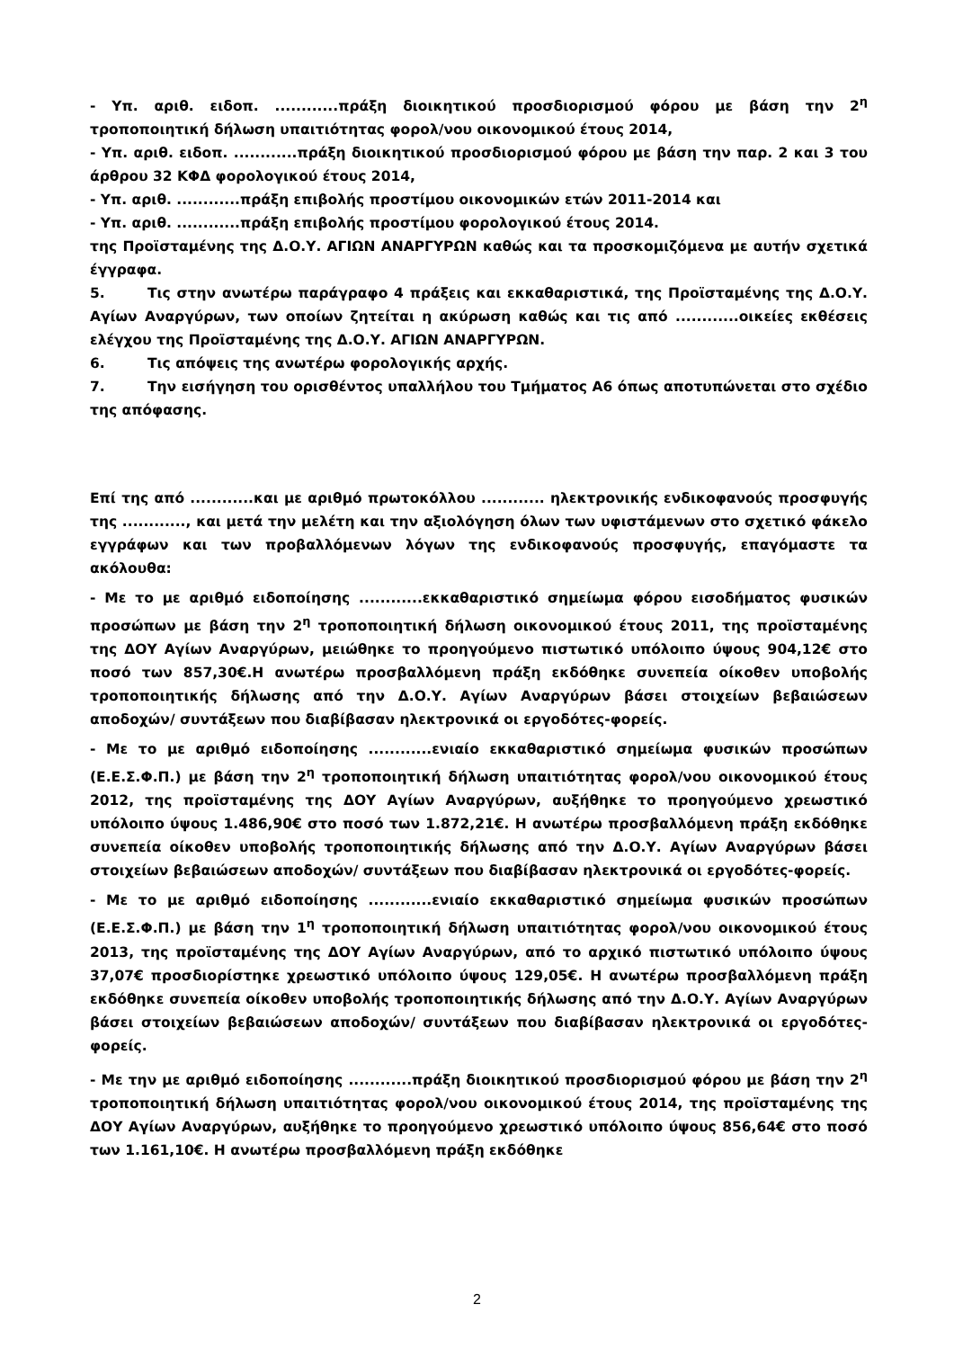- Υπ. αριθ. ειδοπ. ............πράξη διοικητικού προσδιορισμού φόρου με βάση την 2<sup>η</sup> τροποποιητική δήλωση υπαιτιότητας φορολ/νου οικονομικού έτους 2014,
- Υπ. αριθ. ειδοπ. ............πράξη διοικητικού προσδιορισμού φόρου με βάση την παρ. 2 και 3 του άρθρου 32 ΚΦΔ φορολογικού έτους 2014,
- Υπ. αριθ. ............πράξη επιβολής προστίμου οικονομικών ετών 2011-2014 και
- Υπ. αριθ. ............πράξη επιβολής προστίμου φορολογικού έτους 2014.
της Προϊσταμένης της Δ.Ο.Υ. ΑΓΙΩΝ ΑΝΑΡΓΥΡΩΝ καθώς και τα προσκομιζόμενα με αυτήν σχετικά έγγραφα.
5. Τις στην ανωτέρω παράγραφο 4 πράξεις και εκκαθαριστικά, της Προϊσταμένης της Δ.Ο.Υ. Αγίων Αναργύρων, των οποίων ζητείται η ακύρωση καθώς και τις από ............οικείες εκθέσεις ελέγχου της Προϊσταμένης της Δ.Ο.Υ. ΑΓΙΩΝ ΑΝΑΡΓΥΡΩΝ.
6. Τις απόψεις της ανωτέρω φορολογικής αρχής.
7. Την εισήγηση του ορισθέντος υπαλλήλου του Τμήματος Α6 όπως αποτυπώνεται στο σχέδιο της απόφασης.
Επί της από ............και με αριθμό πρωτοκόλλου ............ ηλεκτρονικής ενδικοφανούς προσφυγής της ............, και μετά την μελέτη και την αξιολόγηση όλων των υφιστάμενων στο σχετικό φάκελο εγγράφων και των προβαλλόμενων λόγων της ενδικοφανούς προσφυγής, επαγόμαστε τα ακόλουθα:
- Με το με αριθμό ειδοποίησης ............εκκαθαριστικό σημείωμα φόρου εισοδήματος φυσικών προσώπων με βάση την 2<sup>η</sup> τροποποιητική δήλωση οικονομικού έτους 2011, της προϊσταμένης της ΔΟΥ Αγίων Αναργύρων, μειώθηκε το προηγούμενο πιστωτικό υπόλοιπο ύψους 904,12€ στο ποσό των 857,30€.Η ανωτέρω προσβαλλόμενη πράξη εκδόθηκε συνεπεία οίκοθεν υποβολής τροποποιητικής δήλωσης από την Δ.Ο.Υ. Αγίων Αναργύρων βάσει στοιχείων βεβαιώσεων αποδοχών/ συντάξεων που διαβίβασαν ηλεκτρονικά οι εργοδότες-φορείς.
- Με το με αριθμό ειδοποίησης ............ενιαίο εκκαθαριστικό σημείωμα φυσικών προσώπων (Ε.Ε.Σ.Φ.Π.) με βάση την 2<sup>η</sup> τροποποιητική δήλωση υπαιτιότητας φορολ/νου οικονομικού έτους 2012, της προϊσταμένης της ΔΟΥ Αγίων Αναργύρων, αυξήθηκε το προηγούμενο χρεωστικό υπόλοιπο ύψους 1.486,90€ στο ποσό των 1.872,21€. Η ανωτέρω προσβαλλόμενη πράξη εκδόθηκε συνεπεία οίκοθεν υποβολής τροποποιητικής δήλωσης από την Δ.Ο.Υ. Αγίων Αναργύρων βάσει στοιχείων βεβαιώσεων αποδοχών/ συντάξεων που διαβίβασαν ηλεκτρονικά οι εργοδότες-φορείς.
- Με το με αριθμό ειδοποίησης ............ενιαίο εκκαθαριστικό σημείωμα φυσικών προσώπων (Ε.Ε.Σ.Φ.Π.) με βάση την 1<sup>η</sup> τροποποιητική δήλωση υπαιτιότητας φορολ/νου οικονομικού έτους 2013, της προϊσταμένης της ΔΟΥ Αγίων Αναργύρων, από το αρχικό πιστωτικό υπόλοιπο ύψους 37,07€ προσδιορίστηκε χρεωστικό υπόλοιπο ύψους 129,05€. Η ανωτέρω προσβαλλόμενη πράξη εκδόθηκε συνεπεία οίκοθεν υποβολής τροποποιητικής δήλωσης από την Δ.Ο.Υ. Αγίων Αναργύρων βάσει στοιχείων βεβαιώσεων αποδοχών/ συντάξεων που διαβίβασαν ηλεκτρονικά οι εργοδότες-φορείς.
- Με την με αριθμό ειδοποίησης ............πράξη διοικητικού προσδιορισμού φόρου με βάση την 2<sup>η</sup> τροποποιητική δήλωση υπαιτιότητας φορολ/νου οικονομικού έτους 2014, της προϊσταμένης της ΔΟΥ Αγίων Αναργύρων, αυξήθηκε το προηγούμενο χρεωστικό υπόλοιπο ύψους 856,64€ στο ποσό των 1.161,10€. Η ανωτέρω προσβαλλόμενη πράξη εκδόθηκε
2